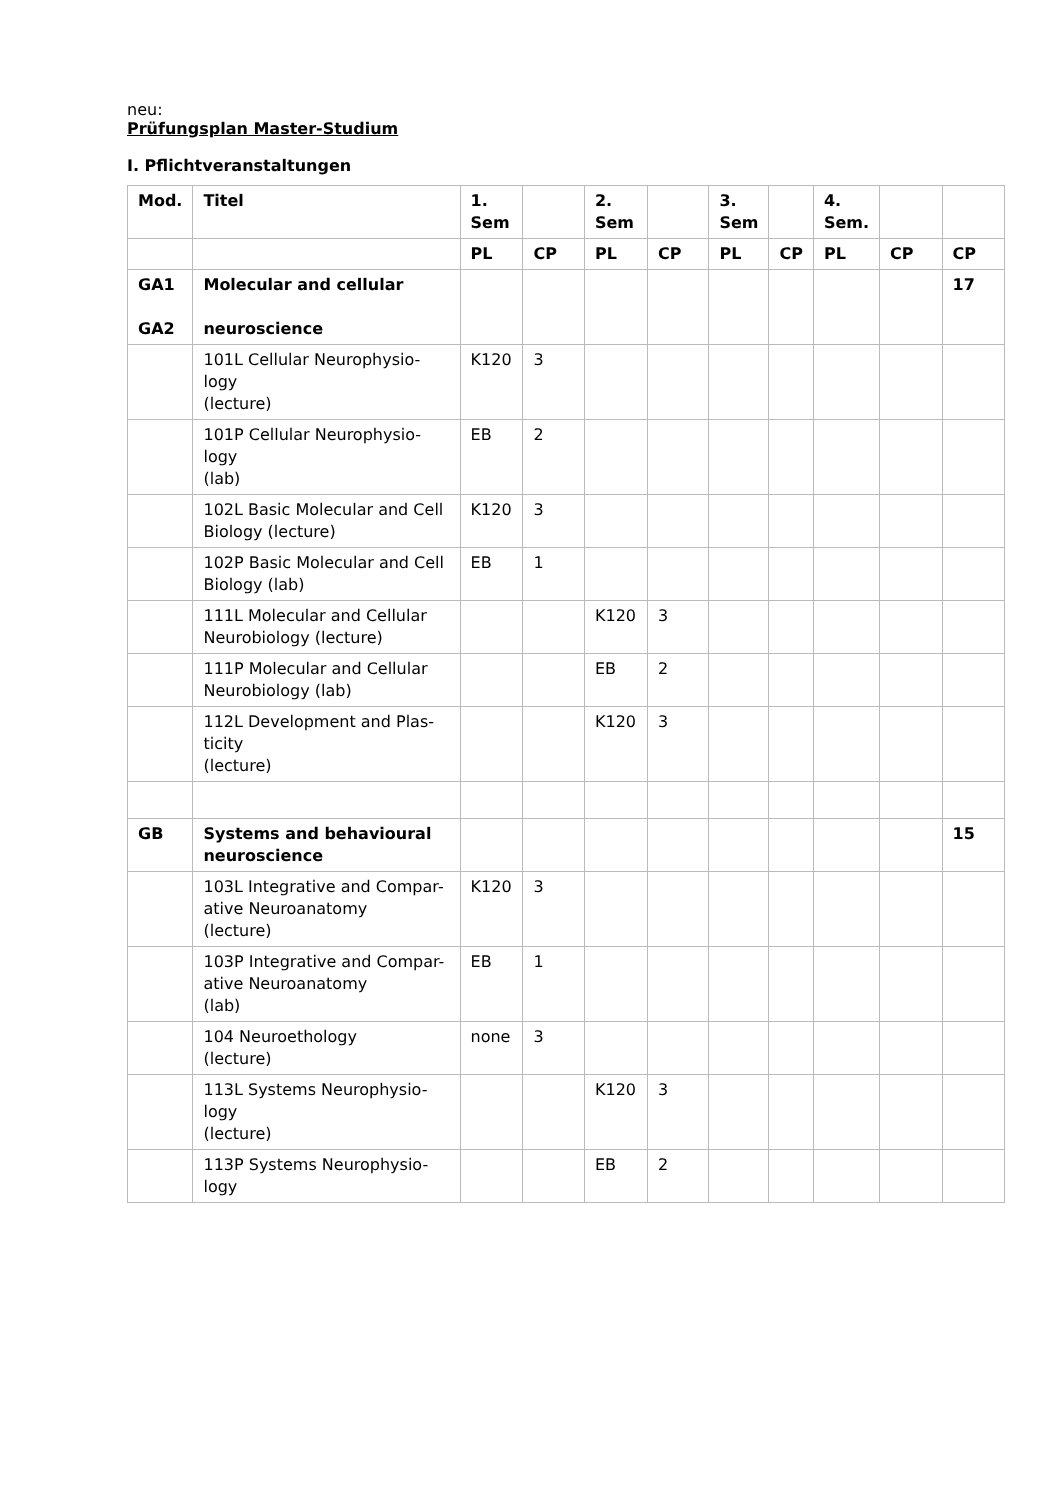neu:
Prüfungsplan Master-Studium
I. Pflichtveranstaltungen
| Mod. | Titel | 1. Sem | | 2. Sem | | 3. Sem | | 4. Sem. | | |
| --- | --- | --- | --- | --- | --- | --- | --- | --- | --- | --- |
| | | PL | CP | PL | CP | PL | CP | PL | CP | CP |
| GA1 GA2 | Molecular and cellular neuroscience | | | | | | | | | 17 |
| | 101L Cellular Neurophysio-logy (lecture) | K120 | 3 | | | | | | | |
| | 101P Cellular Neurophysio-logy (lab) | EB | 2 | | | | | | | |
| | 102L Basic Molecular and Cell Biology (lecture) | K120 | 3 | | | | | | | |
| | 102P Basic Molecular and Cell Biology (lab) | EB | 1 | | | | | | | |
| | 111L Molecular and Cellular Neurobiology (lecture) | | | K120 | 3 | | | | | |
| | 111P Molecular and Cellular Neurobiology (lab) | | | EB | 2 | | | | | |
| | 112L Development and Plas-ticity (lecture) | | | K120 | 3 | | | | | |
| GB | Systems and behavioural neuroscience | | | | | | | | | 15 |
| | 103L Integrative and Compar-ative Neuroanatomy (lecture) | K120 | 3 | | | | | | | |
| | 103P Integrative and Compar-ative Neuroanatomy (lab) | EB | 1 | | | | | | | |
| | 104 Neuroethology (lecture) | none | 3 | | | | | | | |
| | 113L Systems Neurophysio-logy (lecture) | | | K120 | 3 | | | | | |
| | 113P Systems Neurophysio-logy | | | EB | 2 | | | | | |